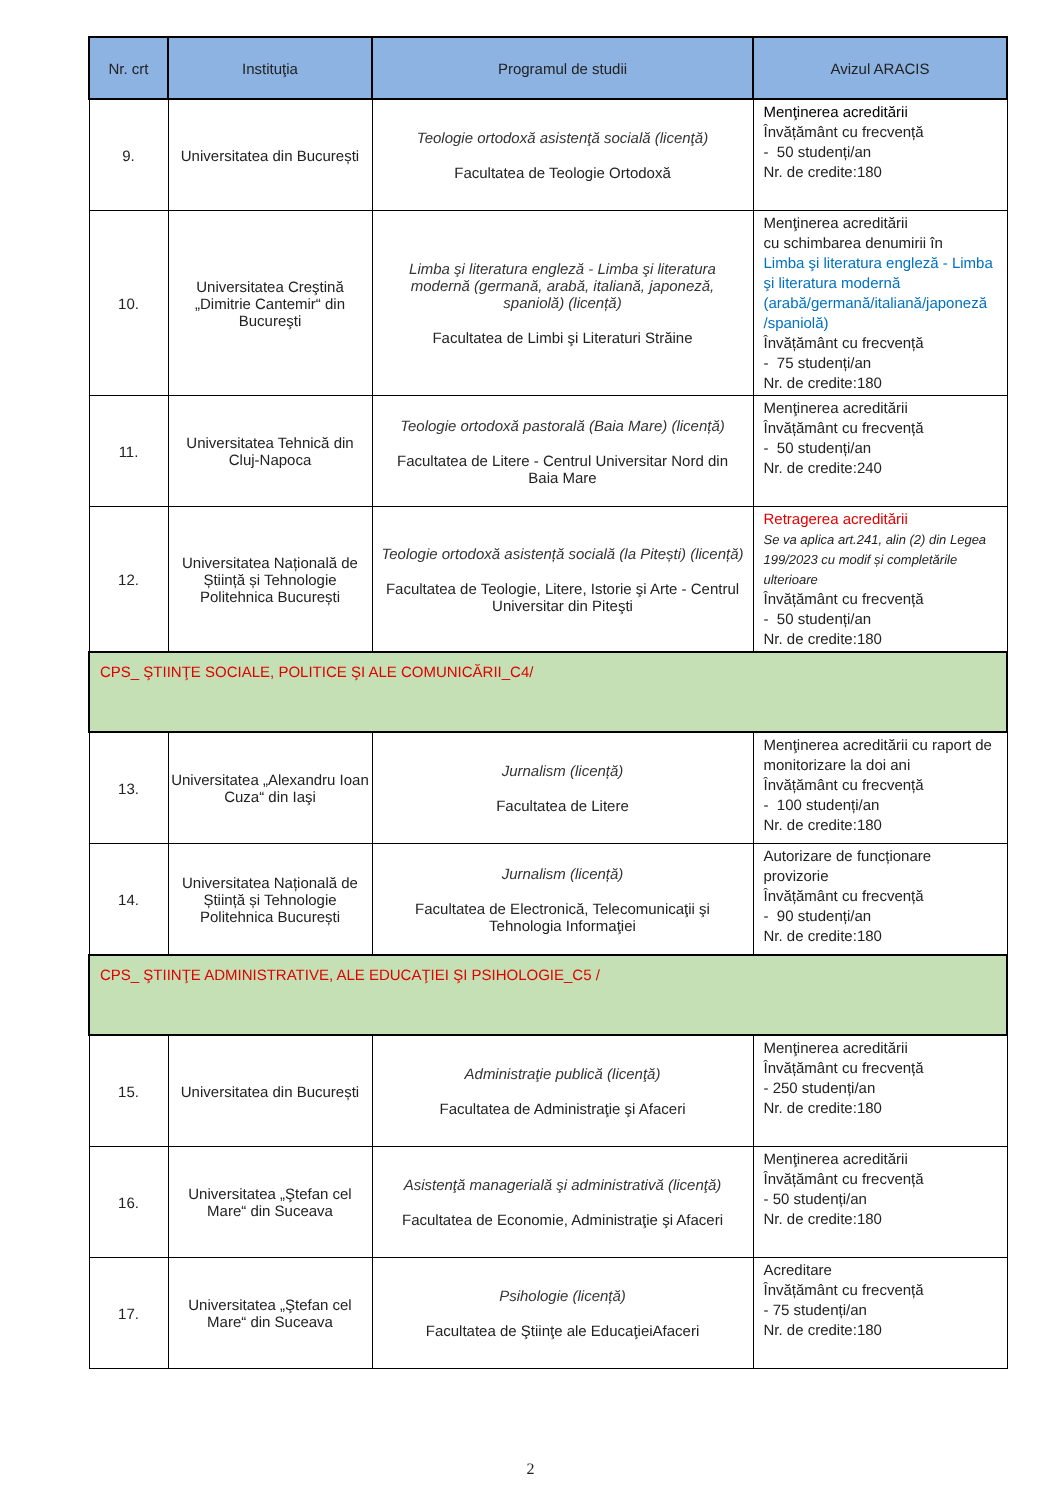| Nr. crt | Instituţia | Programul de studii | Avizul ARACIS |
| --- | --- | --- | --- |
| 9. | Universitatea din București | Teologie ortodoxă asistenţă socială (licenţă) Facultatea de Teologie Ortodoxă | Menţinerea acreditării Învățământ cu frecvență - 50 studenți/an Nr. de credite:180 |
| 10. | Universitatea Creştină „Dimitrie Cantemir“ din Bucureşti | Limba şi literatura engleză - Limba şi literatura modernă (germană, arabă, italiană, japoneză, spaniolă) (licență) Facultatea de Limbi şi Literaturi Străine | Menţinerea acreditării cu schimbarea denumirii în Limba şi literatura engleză - Limba şi literatura modernă (arabă/germană/italiană/japoneză /spaniolă) Învățământ cu frecvență - 75 studenți/an Nr. de credite:180 |
| 11. | Universitatea Tehnică din Cluj-Napoca | Teologie ortodoxă pastorală (Baia Mare) (licență) Facultatea de Litere - Centrul Universitar Nord din Baia Mare | Menţinerea acreditării Învățământ cu frecvență - 50 studenți/an Nr. de credite:240 |
| 12. | Universitatea Națională de Știință și Tehnologie Politehnica București | Teologie ortodoxă asistență socială (la Pitești) (licență) Facultatea de Teologie, Litere, Istorie şi Arte - Centrul Universitar din Piteşti | Retragerea acreditării Se va aplica art.241, alin (2) din Legea 199/2023 cu modif și completările ulterioare Învățământ cu frecvență - 50 studenți/an Nr. de credite:180 |
| CPS_ ŞTIINŢE SOCIALE, POLITICE ŞI ALE COMUNICĂRII_C4/ | | | |
| 13. | Universitatea „Alexandru Ioan Cuza“ din Iaşi | Jurnalism (licență) Facultatea de Litere | Menţinerea acreditării cu raport de monitorizare la doi ani Învățământ cu frecvență - 100 studenți/an Nr. de credite:180 |
| 14. | Universitatea Națională de Știință și Tehnologie Politehnica București | Jurnalism (licență) Facultatea de Electronică, Telecomunicaţii şi Tehnologia Informaţiei | Autorizare de funcționare provizorie Învățământ cu frecvență - 90 studenți/an Nr. de credite:180 |
| CPS_ ŞTIINŢE ADMINISTRATIVE, ALE EDUCAŢIEI ŞI PSIHOLOGIE_C5 / | | | |
| 15. | Universitatea din București | Administraţie publică (licenţă) Facultatea de Administraţie şi Afaceri | Menţinerea acreditării Învățământ cu frecvență - 250 studenți/an Nr. de credite:180 |
| 16. | Universitatea „Ştefan cel Mare“ din Suceava | Asistenţă managerială şi administrativă (licenţă) Facultatea de Economie, Administraţie şi Afaceri | Menţinerea acreditării Învățământ cu frecvență - 50 studenți/an Nr. de credite:180 |
| 17. | Universitatea „Ştefan cel Mare“ din Suceava | Psihologie (licență) Facultatea de Ştiinţe ale EducaţieiAfaceri | Acreditare Învățământ cu frecvență - 75 studenți/an Nr. de credite:180 |
2